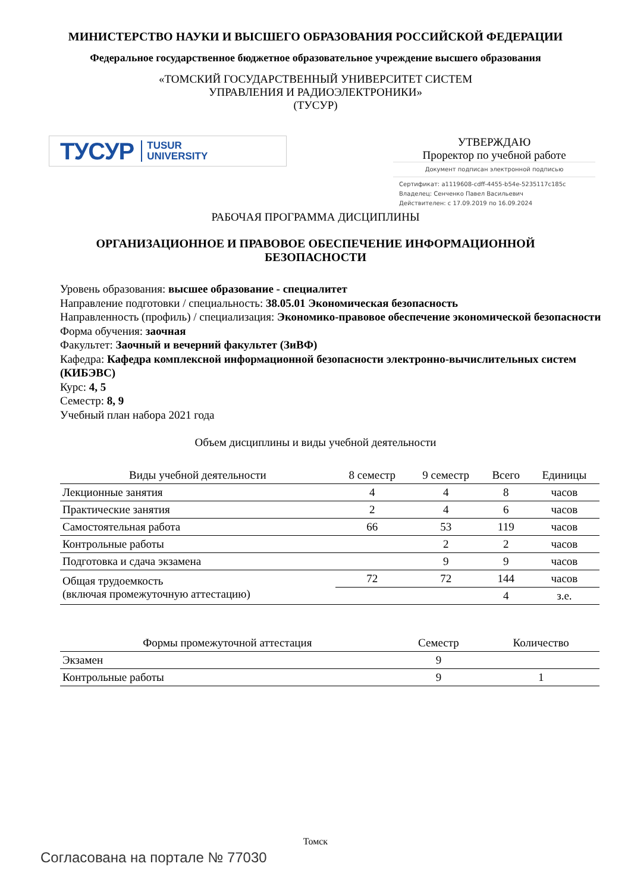МИНИСТЕРСТВО НАУКИ И ВЫСШЕГО ОБРАЗОВАНИЯ РОССИЙСКОЙ ФЕДЕРАЦИИ
Федеральное государственное бюджетное образовательное учреждение высшего образования
«ТОМСКИЙ ГОСУДАРСТВЕННЫЙ УНИВЕРСИТЕТ СИСТЕМ
УПРАВЛЕНИЯ И РАДИОЭЛЕКТРОНИКИ»
(ТУСУР)
ТУСУР TUSUR
UNIVERSITY
УТВЕРЖДАЮ
Проректор по учебной работе
Документ подписан электронной подписью
Сертификат: a1119608-cdff-4455-b54e-5235117c185c
Владелец: Сенченко Павел Васильевич
Действителен: с 17.09.2019 по 16.09.2024
РАБОЧАЯ ПРОГРАММА ДИСЦИПЛИНЫ
ОРГАНИЗАЦИОННОЕ И ПРАВОВОЕ ОБЕСПЕЧЕНИЕ ИНФОРМАЦИОННОЙ
БЕЗОПАСНОСТИ
Уровень образования: высшее образование - специалитет
Направление подготовки / специальность: 38.05.01 Экономическая безопасность
Направленность (профиль) / специализация: Экономико-правовое обеспечение экономической безопасности
Форма обучения: заочная
Факультет: Заочный и вечерний факультет (ЗиВФ)
Кафедра: Кафедра комплексной информационной безопасности электронно-вычислительных систем (КИБЭВС)
Курс: 4, 5
Семестр: 8, 9
Учебный план набора 2021 года
Объем дисциплины и виды учебной деятельности
| Виды учебной деятельности | 8 семестр | 9 семестр | Всего | Единицы |
| --- | --- | --- | --- | --- |
| Лекционные занятия | 4 | 4 | 8 | часов |
| Практические занятия | 2 | 4 | 6 | часов |
| Самостоятельная работа | 66 | 53 | 119 | часов |
| Контрольные работы | | 2 | 2 | часов |
| Подготовка и сдача экзамена | | 9 | 9 | часов |
| Общая трудоемкость (включая промежуточную аттестацию) | 72 | 72 | 144 | часов |
| | | | 4 | з.е. |
| Формы промежуточной аттестация | Семестр | Количество |
| --- | --- | --- |
| Экзамен | 9 | |
| Контрольные работы | 9 | 1 |
Томск
Согласована на портале № 77030